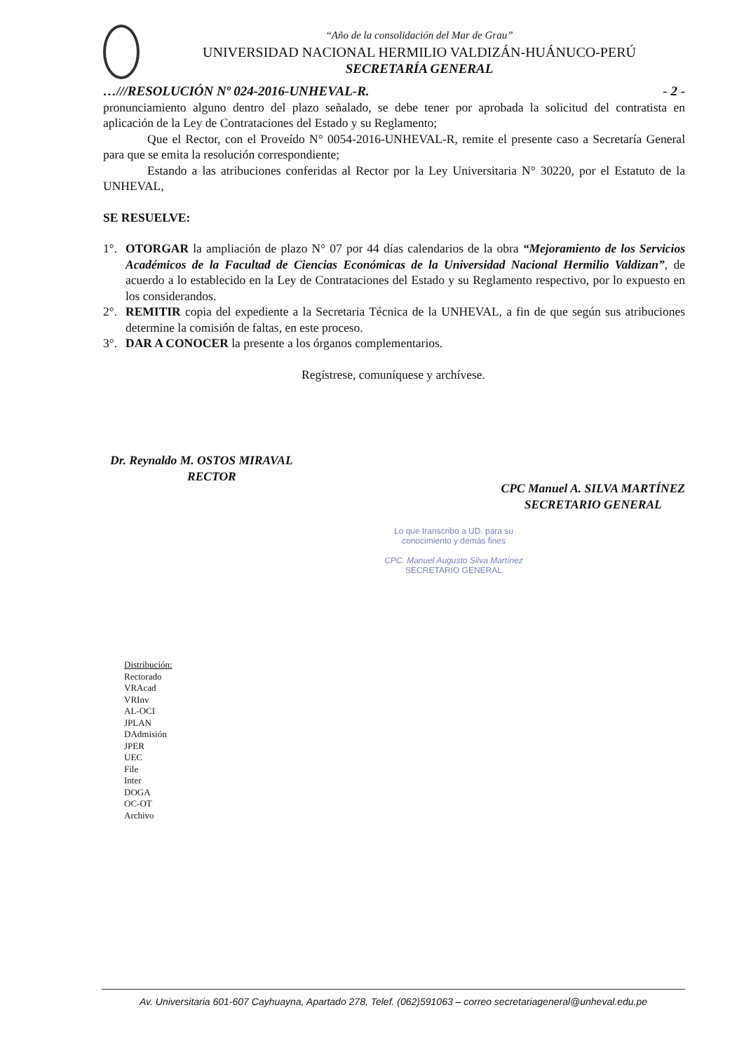“Año de la consolidación del Mar de Grau”
UNIVERSIDAD NACIONAL HERMILIO VALDIZÁN-HUÁNUCO-PERÚ
SECRETARÍA GENERAL
…///RESOLUCIÓN Nº 024-2016-UNHEVAL-R. - 2 -
pronunciamiento alguno dentro del plazo señalado, se debe tener por aprobada la solicitud del contratista en aplicación de la Ley de Contrataciones del Estado y su Reglamento;
Que el Rector, con el Proveído N° 0054-2016-UNHEVAL-R, remite el presente caso a Secretaría General para que se emita la resolución correspondiente;
Estando a las atribuciones conferidas al Rector por la Ley Universitaria N° 30220, por el Estatuto de la UNHEVAL,
SE RESUELVE:
1°. OTORGAR la ampliación de plazo N° 07 por 44 días calendarios de la obra “Mejoramiento de los Servicios Académicos de la Facultad de Ciencias Económicas de la Universidad Nacional Hermilio Valdizan”, de acuerdo a lo establecido en la Ley de Contrataciones del Estado y su Reglamento respectivo, por lo expuesto en los considerandos.
2°. REMITIR copia del expediente a la Secretaria Técnica de la UNHEVAL, a fin de que según sus atribuciones determine la comisión de faltas, en este proceso.
3°. DAR A CONOCER la presente a los órganos complementarios.
Regístrese, comuníquese y archívese.
Dr. Reynaldo M. OSTOS MIRAVAL
RECTOR
CPC Manuel A. SILVA MARTÍNEZ
SECRETARIO GENERAL
Lo que transcribo a UD. para su conocimiento y demás fines
CPC. Manuel Augusto Silva Martínez
SECRETARIO GENERAL
Distribución:
Rectorado
VRAcad
VRInv
AL-OCI
JPLAN
DAdmisión
JPER
UEC
File
Inter
DOGA
OC-OT
Archivo
Av. Universitaria 601-607 Cayhuayna, Apartado 278, Telef. (062)591063 – correo secretariageneral@unheval.edu.pe